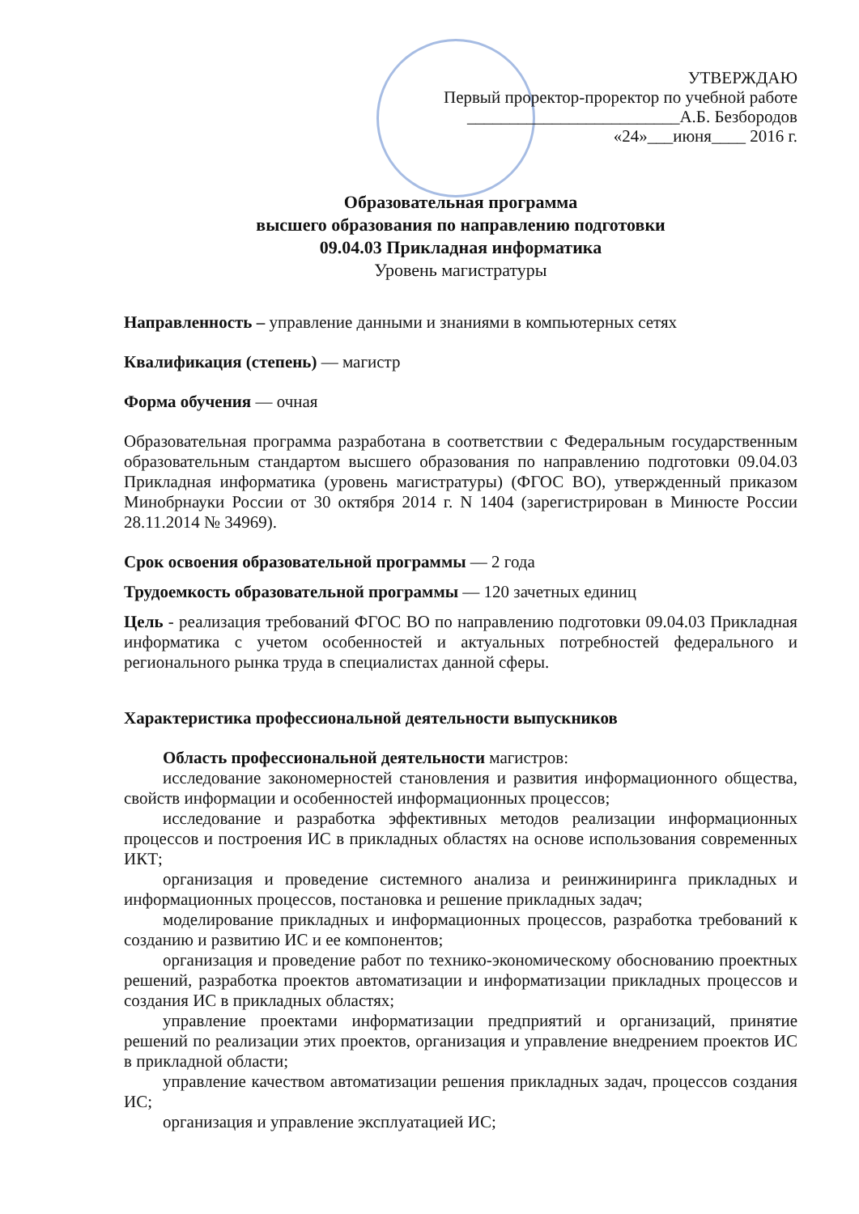УТВЕРЖДАЮ
Первый проректор-проректор по учебной работе
_________________________А.Б. Безбородов
«24»___июня____ 2016 г.
Образовательная программа
высшего образования по направлению подготовки
09.04.03 Прикладная информатика
Уровень магистратуры
Направленность – управление данными и знаниями в компьютерных сетях
Квалификация (степень) — магистр
Форма обучения — очная
Образовательная программа разработана в соответствии с Федеральным государственным образовательным стандартом высшего образования по направлению подготовки 09.04.03 Прикладная информатика (уровень магистратуры) (ФГОС ВО), утвержденный приказом Минобрнауки России от 30 октября 2014 г. N 1404 (зарегистрирован в Минюсте России 28.11.2014 № 34969).
Срок освоения образовательной программы — 2 года
Трудоемкость образовательной программы — 120 зачетных единиц
Цель - реализация требований ФГОС ВО по направлению подготовки 09.04.03 Прикладная информатика с учетом особенностей и актуальных потребностей федерального и регионального рынка труда в специалистах данной сферы.
Характеристика профессиональной деятельности выпускников
Область профессиональной деятельности магистров:
исследование закономерностей становления и развития информационного общества, свойств информации и особенностей информационных процессов;
исследование и разработка эффективных методов реализации информационных процессов и построения ИС в прикладных областях на основе использования современных ИКТ;
организация и проведение системного анализа и реинжиниринга прикладных и информационных процессов, постановка и решение прикладных задач;
моделирование прикладных и информационных процессов, разработка требований к созданию и развитию ИС и ее компонентов;
организация и проведение работ по технико-экономическому обоснованию проектных решений, разработка проектов автоматизации и информатизации прикладных процессов и создания ИС в прикладных областях;
управление проектами информатизации предприятий и организаций, принятие решений по реализации этих проектов, организация и управление внедрением проектов ИС в прикладной области;
управление качеством автоматизации решения прикладных задач, процессов создания ИС;
организация и управление эксплуатацией ИС;